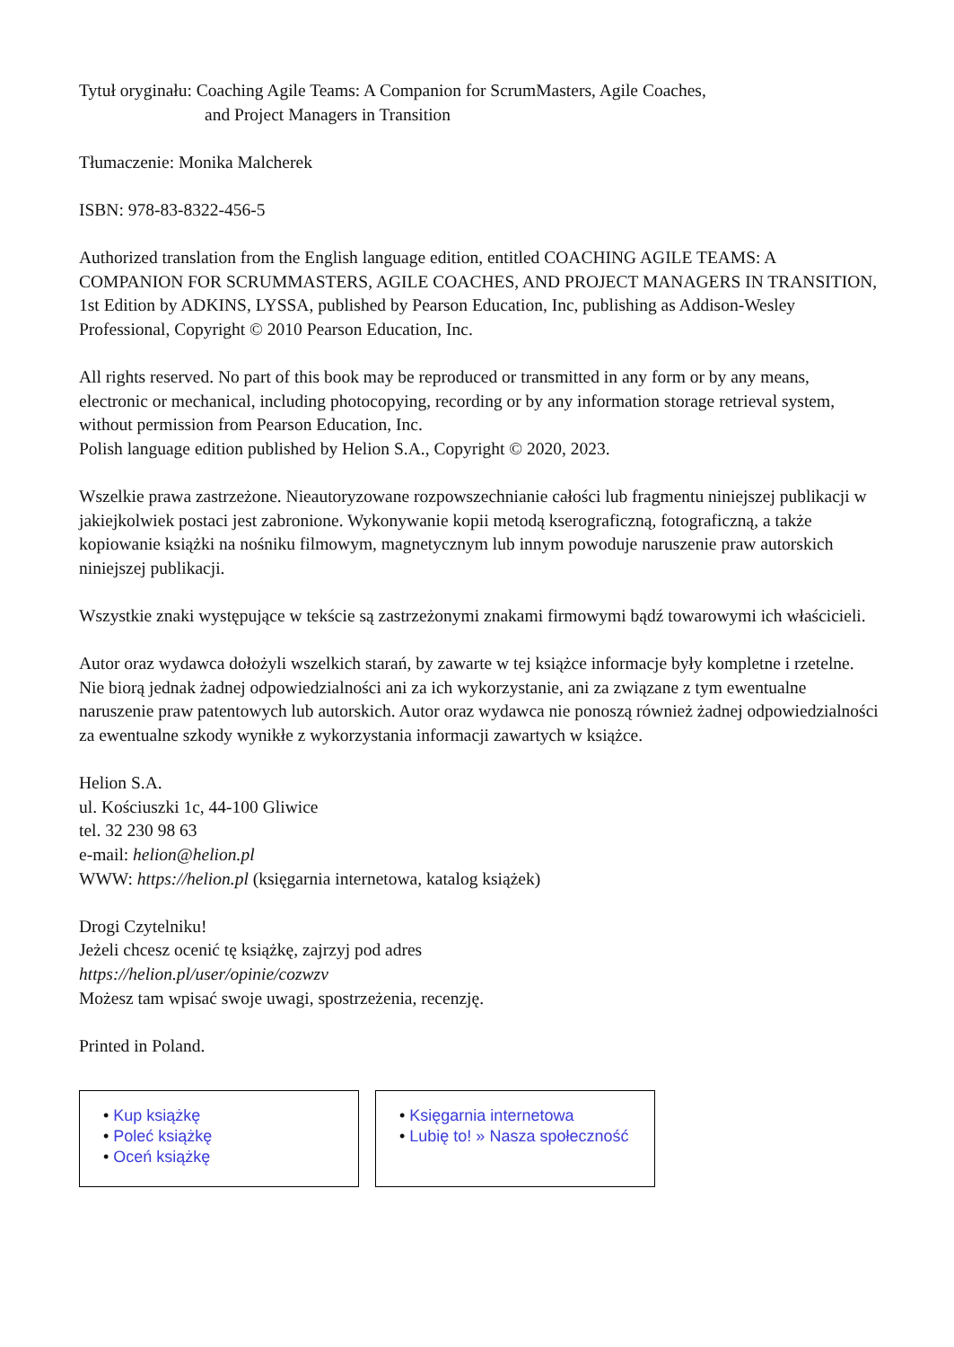Tytuł oryginału: Coaching Agile Teams: A Companion for ScrumMasters, Agile Coaches,
and Project Managers in Transition
Tłumaczenie: Monika Malcherek
ISBN: 978-83-8322-456-5
Authorized translation from the English language edition, entitled COACHING AGILE TEAMS: A COMPANION FOR SCRUMMASTERS, AGILE COACHES, AND PROJECT MANAGERS IN TRANSITION, 1st Edition by ADKINS, LYSSA, published by Pearson Education, Inc, publishing as Addison-Wesley Professional, Copyright © 2010 Pearson Education, Inc.
All rights reserved. No part of this book may be reproduced or transmitted in any form or by any means, electronic or mechanical, including photocopying, recording or by any information storage retrieval system, without permission from Pearson Education, Inc.
Polish language edition published by Helion S.A., Copyright © 2020, 2023.
Wszelkie prawa zastrzeżone. Nieautoryzowane rozpowszechnianie całości lub fragmentu niniejszej publikacji w jakiejkolwiek postaci jest zabronione. Wykonywanie kopii metodą kserograficzną, fotograficzną, a także kopiowanie książki na nośniku filmowym, magnetycznym lub innym powoduje naruszenie praw autorskich niniejszej publikacji.
Wszystkie znaki występujące w tekście są zastrzeżonymi znakami firmowymi bądź towarowymi ich właścicieli.
Autor oraz wydawca dołożyli wszelkich starań, by zawarte w tej książce informacje były kompletne i rzetelne. Nie biorą jednak żadnej odpowiedzialności ani za ich wykorzystanie, ani za związane z tym ewentualne naruszenie praw patentowych lub autorskich. Autor oraz wydawca nie ponoszą również żadnej odpowiedzialności za ewentualne szkody wynikłe z wykorzystania informacji zawartych w książce.
Helion S.A.
ul. Kościuszki 1c, 44-100 Gliwice
tel. 32 230 98 63
e-mail: helion@helion.pl
WWW: https://helion.pl (księgarnia internetowa, katalog książek)
Drogi Czytelniku!
Jeżeli chcesz ocenić tę książkę, zajrzyj pod adres
https://helion.pl/user/opinie/cozwzv
Możesz tam wpisać swoje uwagi, spostrzeżenia, recenzję.
Printed in Poland.
• Kup książkę
• Poleć książkę
• Oceń książkę
• Księgarnia internetowa
• Lubię to! » Nasza społeczność